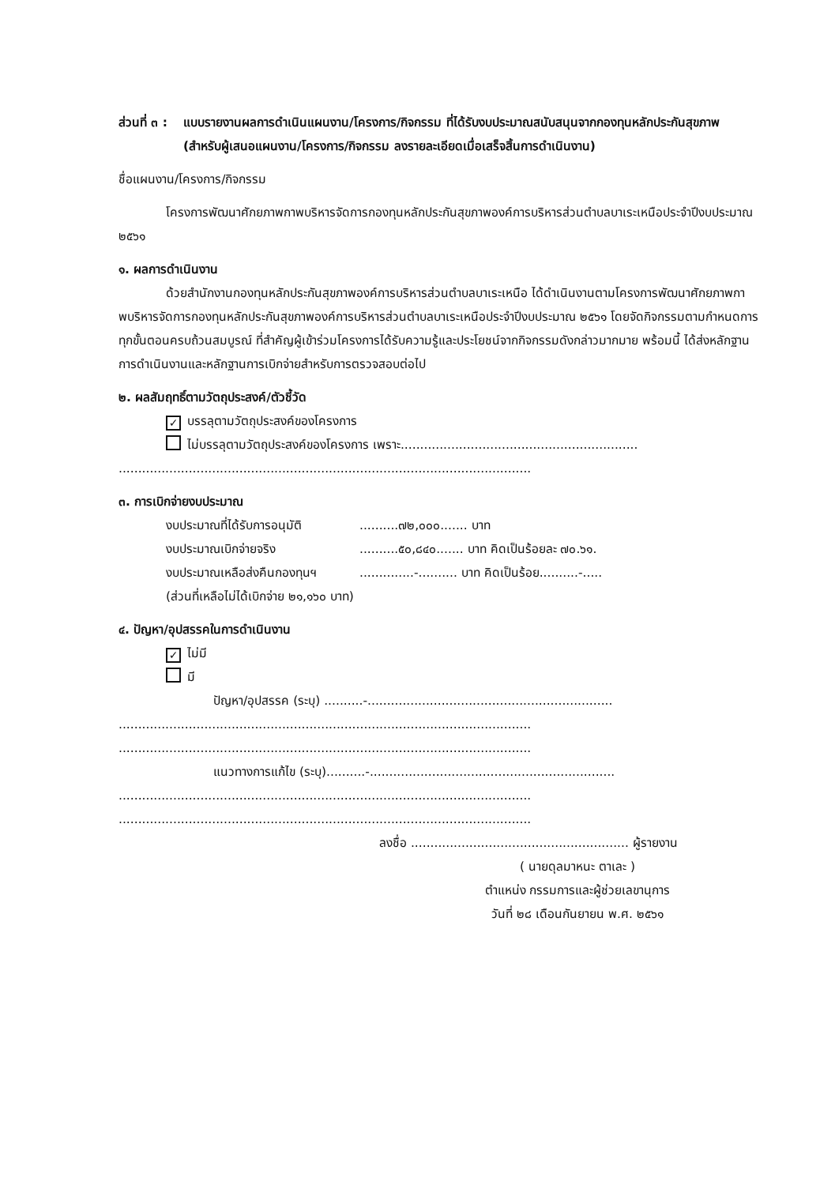ส่วนที่ ๓ :
แบบรายงานผลการดำเนินแผนงาน/โครงการ/กิจกรรม ที่ได้รับงบประมาณสนับสนุนจากกองทุนหลักประกันสุขภาพ (สำหรับผู้เสนอแผนงาน/โครงการ/กิจกรรม ลงรายละเอียดเมื่อเสร็จสิ้นการดำเนินงาน)
ชื่อแผนงาน/โครงการ/กิจกรรม
โครงการพัฒนาศักยภาพกาพบริหารจัดการกองทุนหลักประกันสุขภาพองค์การบริหารส่วนตำบลบาเระเหนือประจำปีงบประมาณ ๒๕๖๑
๑. ผลการดำเนินงาน
ด้วยสำนักงานกองทุนหลักประกันสุขภาพองค์การบริหารส่วนตำบลบาเระเหนือ ได้ดำเนินงานตามโครงการพัฒนาศักยภาพกาพบริหารจัดการกองทุนหลักประกันสุขภาพองค์การบริหารส่วนตำบลบาเระเหนือประจำปีงบประมาณ ๒๕๖๑ โดยจัดกิจกรรมตามกำหนดการทุกขั้นตอนครบถ้วนสมบูรณ์ ที่สำคัญผู้เข้าร่วมโครงการได้รับความรู้และประโยชน์จากกิจกรรมดังกล่าวมากมาย พร้อมนี้ ได้ส่งหลักฐานการดำเนินงานและหลักฐานการเบิกจ่ายสำหรับการตรวจสอบต่อไป
๒. ผลสัมฤทธิ์ตามวัตถุประสงค์/ตัวชี้วัด
✓ บรรลุตามวัตถุประสงค์ของโครงการ
ไม่บรรลุตามวัตถุประสงค์ของโครงการ เพราะ.............................................................
..........................................................................................................
๓. การเบิกจ่ายงบประมาณ
งบประมาณที่ได้รับการอนุมัติ..........๗๒,๐๐๐....... บาท
งบประมาณเบิกจ่ายจริง..........๕๐,๘๔๐....... บาท คิดเป็นร้อยละ ๗๐.๖๑.
งบประมาณเหลือส่งคืนกองทุนฯ..............-.......... บาท คิดเป็นร้อย..........-.....
(ส่วนที่เหลือไม่ได้เบิกจ่าย ๒๑,๑๖๐ บาท)
๔. ปัญหา/อุปสรรคในการดำเนินงาน
✓ ไม่มี
มี
ปัญหา/อุปสรรค (ระบุ) ..........-...............................................................
..........................................................................................................
..........................................................................................................
แนวทางการแก้ไข (ระบุ)..........-...............................................................
..........................................................................................................
..........................................................................................................
ลงชื่อ ........................................................ ผู้รายงาน
( นายดุลมาหนะ ตาเละ )
ตำแหน่ง กรรมการและผู้ช่วยเลขานุการ
วันที่ ๒๘ เดือนกันยายน พ.ศ. ๒๕๖๑